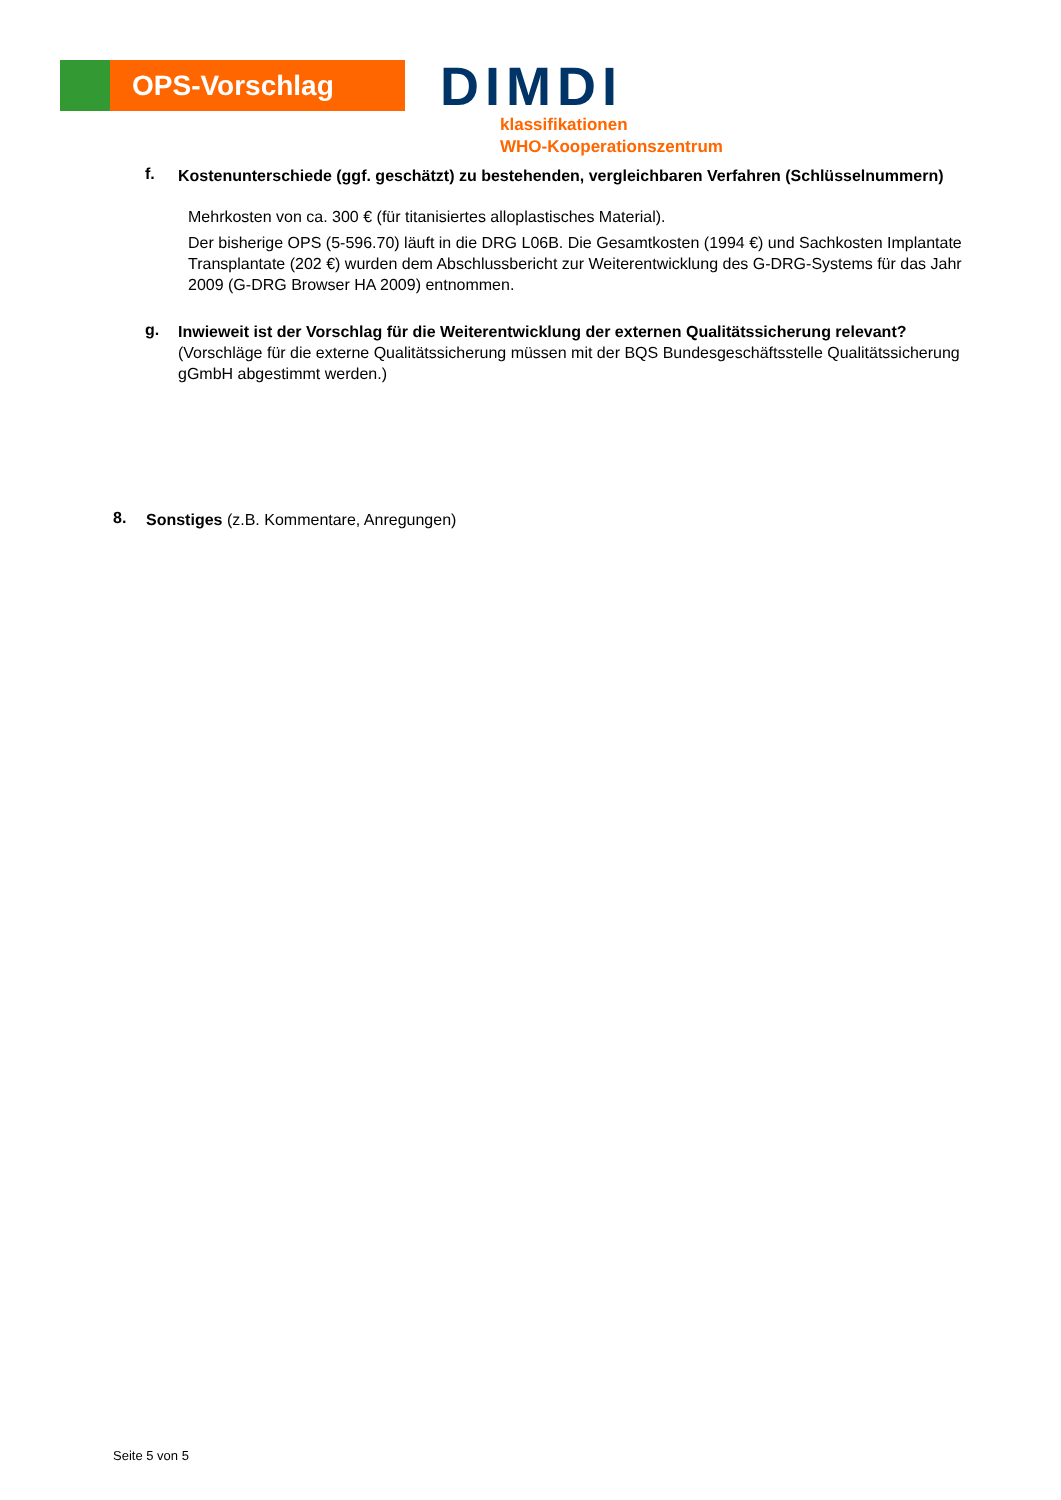OPS-Vorschlag
DIMDI
klassifikationen
WHO-Kooperationszentrum
f.
Kostenunterschiede (ggf. geschätzt) zu bestehenden, vergleichbaren Verfahren (Schlüsselnummern)
Mehrkosten von ca. 300 € (für titanisiertes alloplastisches Material).
Der bisherige OPS (5-596.70) läuft in die DRG L06B. Die Gesamtkosten (1994 €) und Sachkosten Implantate Transplantate (202 €) wurden dem Abschlussbericht zur Weiterentwicklung des G-DRG-Systems für das Jahr 2009 (G-DRG Browser HA 2009) entnommen.
g.
Inwieweit ist der Vorschlag für die Weiterentwicklung der externen Qualitätssicherung relevant? (Vorschläge für die externe Qualitätssicherung müssen mit der BQS Bundesgeschäftsstelle Qualitätssicherung gGmbH abgestimmt werden.)
8.
Sonstiges (z.B. Kommentare, Anregungen)
Seite 5 von 5